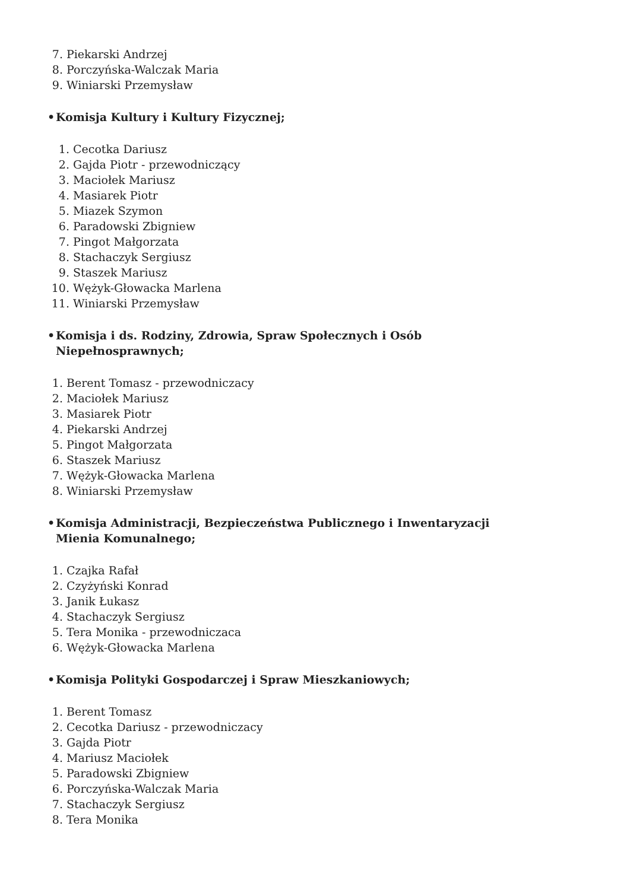7. Piekarski Andrzej
8. Porczyńska-Walczak Maria
9. Winiarski Przemysław
• Komisja Kultury i Kultury Fizycznej;
1. Cecotka Dariusz
2. Gajda Piotr - przewodniczący
3. Maciołek Mariusz
4. Masiarek Piotr
5. Miazek Szymon
6. Paradowski Zbigniew
7. Pingot Małgorzata
8. Stachaczyk Sergiusz
9. Staszek Mariusz
10. Wężyk-Głowacka Marlena
11. Winiarski Przemysław
• Komisja i ds. Rodziny, Zdrowia, Spraw Społecznych i Osób Niepełnosprawnych;
1. Berent Tomasz - przewodniczacy
2. Maciołek Mariusz
3. Masiarek Piotr
4. Piekarski Andrzej
5. Pingot Małgorzata
6. Staszek Mariusz
7. Wężyk-Głowacka Marlena
8. Winiarski Przemysław
• Komisja Administracji, Bezpieczeństwa Publicznego i Inwentaryzacji Mienia Komunalnego;
1. Czajka Rafał
2. Czyżyński Konrad
3. Janik Łukasz
4. Stachaczyk Sergiusz
5. Tera Monika - przewodniczaca
6. Wężyk-Głowacka Marlena
• Komisja Polityki Gospodarczej i Spraw Mieszkaniowych;
1. Berent Tomasz
2. Cecotka Dariusz - przewodniczacy
3. Gajda Piotr
4. Mariusz Maciołek
5. Paradowski Zbigniew
6. Porczyńska-Walczak Maria
7. Stachaczyk Sergiusz
8. Tera Monika